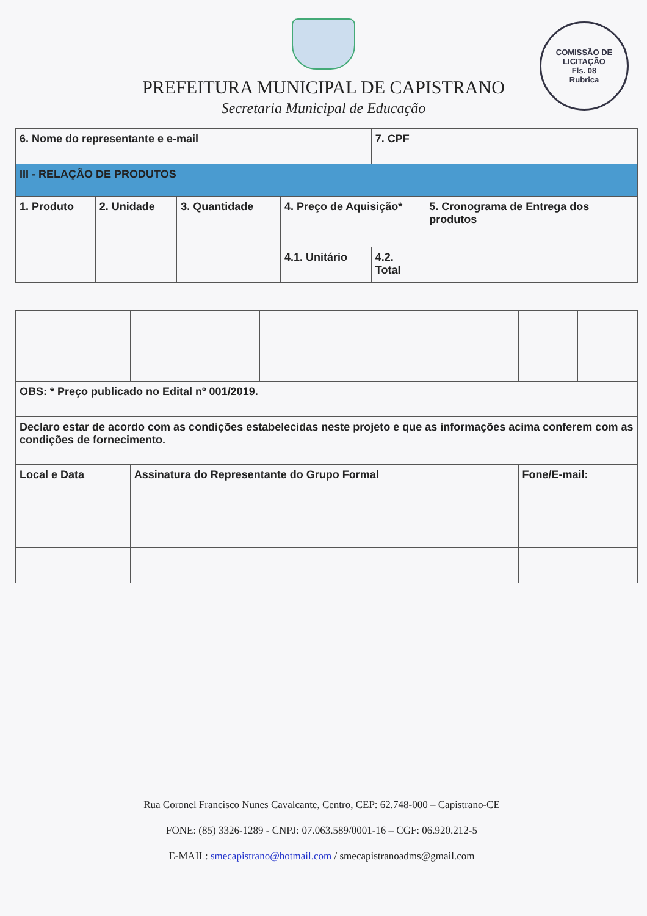PREFEITURA MUNICIPAL DE CAPISTRANO
Secretaria Municipal de Educação
COMISSÃO DE LICITAÇÃO
Fls. 08
Rubrica
| 6. Nome do representante e e-mail | | | | 7. CPF | |
| III - RELAÇÃO DE PRODUTOS | | | | | |
| 1. Produto | 2. Unidade | 3. Quantidade | 4. Preço de Aquisição* | | 5. Cronograma de Entrega dos produtos |
| | | | 4.1. Unitário | 4.2. Total | |
| OBS: * Preço publicado no Edital nº 001/2019. | | | | | | |
| Declaro estar de acordo com as condições estabelecidas neste projeto e que as informações acima conferem com as condições de fornecimento. | | | | | | |
| Local e Data | | Assinatura do Representante do Grupo Formal | | | Fone/E-mail: | |
Rua Coronel Francisco Nunes Cavalcante, Centro, CEP: 62.748-000 – Capistrano-CE
FONE: (85) 3326-1289 - CNPJ: 07.063.589/0001-16 – CGF: 06.920.212-5
E-MAIL: smecapistrano@hotmail.com / smecapistranoadms@gmail.com